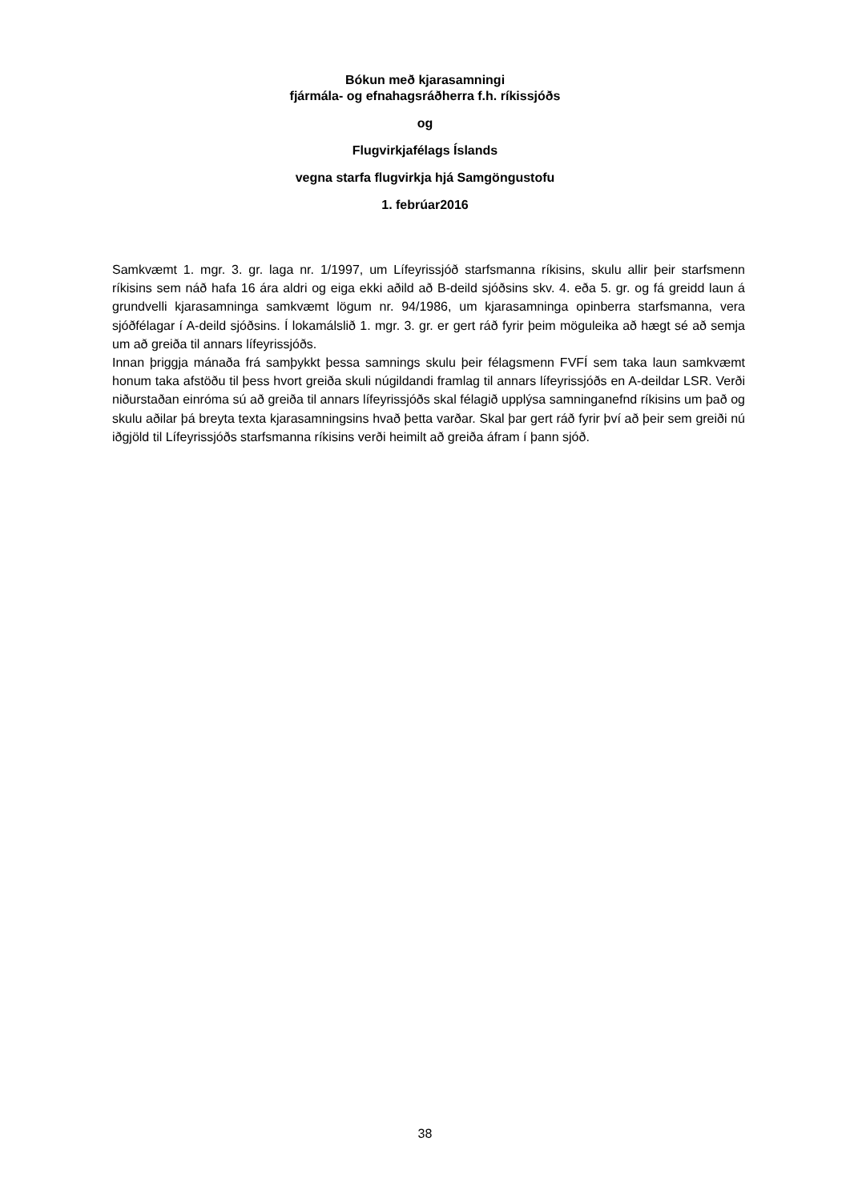Bókun með kjarasamningi
fjármála- og efnahagsráðherra f.h. ríkissjóðs
og
Flugvirkjafélags Íslands
vegna starfa flugvirkja hjá Samgöngustofu
1. febrúar2016
Samkvæmt 1. mgr. 3. gr. laga nr. 1/1997, um Lífeyrissjóð starfsmanna ríkisins, skulu allir þeir starfsmenn ríkisins sem náð hafa 16 ára aldri og eiga ekki aðild að B-deild sjóðsins skv. 4. eða 5. gr. og fá greidd laun á grundvelli kjarasamninga samkvæmt lögum nr. 94/1986, um kjarasamninga opinberra starfsmanna, vera sjóðfélagar í A-deild sjóðsins. Í lokamálslið 1. mgr. 3. gr. er gert ráð fyrir þeim möguleika að hægt sé að semja um að greiða til annars lífeyrissjóðs.
Innan þriggja mánaða frá samþykkt þessa samnings skulu þeir félagsmenn FVFÍ sem taka laun samkvæmt honum taka afstöðu til þess hvort greiða skuli núgildandi framlag til annars lífeyrissjóðs en A-deildar LSR. Verði niðurstaðan einróma sú að greiða til annars lífeyrissjóðs skal félagið upplýsa samninganefnd ríkisins um það og skulu aðilar þá breyta texta kjarasamningsins hvað þetta varðar. Skal þar gert ráð fyrir því að þeir sem greiði nú iðgjöld til Lífeyrissjóðs starfsmanna ríkisins verði heimilt að greiða áfram í þann sjóð.
38